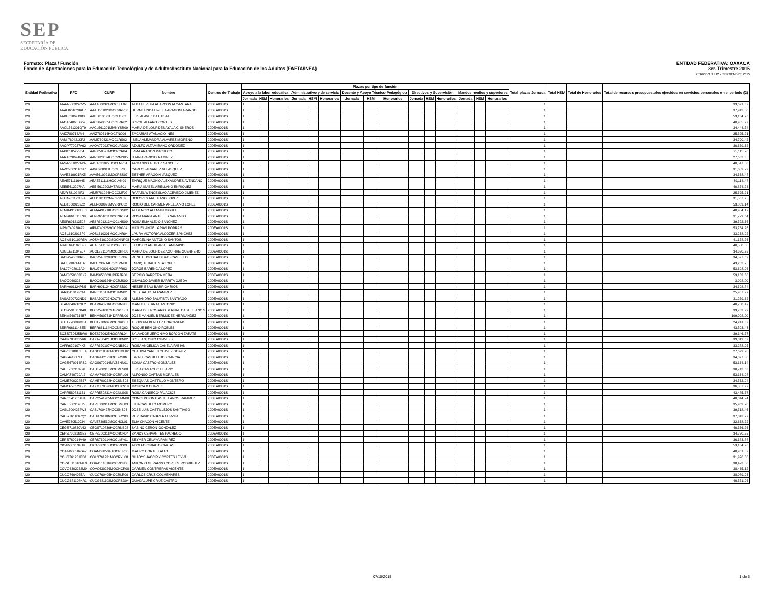SEP
SECRETARÍA DE
EDUCACIÓN PÚBLICA
ENTIDAD FEDERATIVA: OAXACA
3er. Trimestre 2015
PERIODO JULIO - SEPTIEMBRE 2015
Formato: Plaza / Función
Fondo de Aportaciones para la Educación Tecnológica y de Adultos/Instituto Nacional para la Educación de los Adultos (FAETA/INEA)
| Entidad Federativa | RFC | CURP | Nombre | Centros de Trabajo | Plazas por tipo de función | | | | | | | | | | | | | | | Total plazas Jornada | Total HSM | Total de Honorarios | Total de recursos presupuestales ejercidos en servicios personales en el periodo (2) |
| --- | --- | --- | --- | --- | --- | --- | --- | --- | --- | --- | --- | --- | --- | --- | --- | --- | --- | --- | --- | --- | --- | --- | --- |
| | | | | | Apoyo a la labor educativa | | | Administrativo y de servicio | | | Docente y Apoyo Técnico Pedagógico | | | Directivos y Supervisión | | | Mandos medios y superiores | | | | | | |
| | | | | | Jornada | HSM | Honorarios | Jornada | HSM | Honorarios | Jornada | HSM | Honorarios | Jornada | HSM | Honorarios | Jornada | HSM | Honorarios | | | | |
| I20 | AAAA580324CZ5 | AAAA580324MOCLLL02 | ALBA BERTHA ALARCON ALCANTARA | 20DEA0001S | 1 | | | | | | | | | | | | | | | 1 | | | 33,621.62 |
| I20 | AAAH661028RL7 | AAAH661028MOCRRR00 | HERMELINDA EMELIA ARAGON ARANGO | 20DEA0001S | 1 | | | | | | | | | | | | | | | 1 | | | 37,942.88 |
| I20 | AABL610621388 | AABL610621HOCLTS02 | LUIS ALAVEZ BAUTISTA | 20DEA0001S | 1 | | | | | | | | | | | | | | | 1 | | | 53,134.26 |
| I20 | AACJ640605G59 | AACJ640605HOCLRR02 | JORGE ALFARO CORTES | 20DEA0001S | 1 | | | | | | | | | | | | | | | 1 | | | 40,955.22 |
| I20 | AACL561201QT9 | AACL561201MMNYSR09 | MARIA DE LOURDES AYALA CISNEROS | 20DEA0001S | 1 | | | | | | | | | | | | | | | 1 | | | 34,444.74 |
| I20 | AAIZ780714AV4 | AAIZ780714HOCTNC06 | ZACARIAS ATANACIO INES | 20DEA0001S | 1 | | | | | | | | | | | | | | | 1 | | | 25,525.21 |
| I20 | AAMI760421KP2 | AAMI760421MOCLRS02 | ISELA ALEJANDRA ALVAREZ MORENO | 20DEA0001S | 1 | | | | | | | | | | | | | | | 1 | | | 34,700.42 |
| I20 | AAOA770927A62 | AAOA770927HOCLRD00 | ADULFO ALTAMIRANO ORDOÑEZ | 20DEA0001S | 1 | | | | | | | | | | | | | | | 1 | | | 30,679.62 |
| I20 | AAPI850527V84 | AAPI850527MOCRCR04 | IRMA ARAGON PACHECO | 20DEA0001S | 1 | | | | | | | | | | | | | | | 1 | | | 25,115.78 |
| I20 | AARJ620624MZ5 | AARJ620624HOCPMN05 | JUAN APARICIO RAMIREZ | 20DEA0001S | 1 | | | | | | | | | | | | | | | 1 | | | 27,632.35 |
| I20 | AASA631027A2A | AASA631027HOCLNR04 | ARMANDO ALAVEZ SANCHEZ | 20DEA0001S | 1 | | | | | | | | | | | | | | | 1 | | | 40,547.88 |
| I20 | AAVC760911CU7 | AAVC760911HOCLLR08 | CARLOS ALVAREZ VELASQUEZ | 20DEA0001S | 1 | | | | | | | | | | | | | | | 1 | | | 31,659.72 |
| I20 | AAVE610921RK5 | AAVE610921MOCRSS07 | ESTHER ARAGON VASQUEZ | 20DEA0001S | 1 | | | | | | | | | | | | | | | 1 | | | 34,338.48 |
| I20 | AEAE711116A45 | AEAE711116HOCLVN09 | ENRIQUE MAGNO ALEXANDRES AVENDAÑO | 20DEA0001S | 1 | | | | | | | | | | | | | | | 1 | | | 39,114.48 |
| I20 | AEEI5612207KA | AEEI561220MVZRNS01 | MARIA ISABEL ARELLANO ENRIQUEZ | 20DEA0001S | 1 | | | | | | | | | | | | | | | 1 | | | 40,854.23 |
| I20 | AEJR781024IF3 | AEJR781024HOCCMF02 | RAFAEL WENCESLAO ACEVEDO JIMENEZ | 20DEA0001S | 1 | | | | | | | | | | | | | | | 1 | | | 25,525.21 |
| I20 | AELD701122UF4 | AELD701122MVZRPL09 | DOLORES ARELLANO LOPEZ | 20DEA0001S | 1 | | | | | | | | | | | | | | | 1 | | | 31,567.25 |
| I20 | AELR6609232Z2 | AELR660923MVZRPC02 | ROCIO DEL CARMEN ARELLANO LOPEZ | 20DEA0001S | 1 | | | | | | | | | | | | | | | 1 | | | 53,809.14 |
| I20 | AEMA491218HE3 | AEMA491218HOCLGS02 | AUSENCIO ALEMAN MIGUEL | 20DEA0001S | 1 | | | | | | | | | | | | | | | 1 | | | 40,954.17 |
| I20 | AENR661011LN9 | AENR661011MOCNRS04 | ROSA MARIA ANGELES NARANJO | 20DEA0001S | 1 | | | | | | | | | | | | | | | 1 | | | 31,779.64 |
| I20 | AESR691213598 | AESR691213MOCLNS09 | ROSA ELIA ALEJO SANCHEZ | 20DEA0001S | 1 | | | | | | | | | | | | | | | 1 | | | 39,522.66 |
| I20 | AIPM740928479 | AIPM740928HOCRRG04 | MIGUEL ANGEL ARIAS PORRAS | 20DEA0001S | 1 | | | | | | | | | | | | | | | 1 | | | 53,734.26 |
| I20 | AOSL6102013P2 | AOSL610201MOCLNR04 | LAURA VICTORIA ALCOZER SANCHEZ | 20DEA0001S | 1 | | | | | | | | | | | | | | | 1 | | | 33,238.02 |
| I20 | AOSM610109R5A | AOSM610109MOCNNR08 | MARCELINA ANTONIO SANTOS | 20DEA0001S | 1 | | | | | | | | | | | | | | | 1 | | | 41,158.26 |
| I20 | AUAE641102KF8 | AUAE641102HOCGLD00 | EUDOXIO AGUILAR ALTAMIRANO | 20DEA0001S | 1 | | | | | | | | | | | | | | | 1 | | | 40,550.00 |
| I20 | AUGL551104EJ7 | AUGL551104MOCGRR09 | MARIA DE LOURDES AGUIRRE GUERRERO | 20DEA0001S | 1 | | | | | | | | | | | | | | | 1 | | | 34,970.65 |
| I20 | BACR540320RB5 | BACR540320HOCLSN02 | RENE HUGO BALDERAS CASTILLO | 20DEA0001S | 1 | | | | | | | | | | | | | | | 1 | | | 34,527.69 |
| I20 | BALE730714AD7 | BALE730714HOCTPN00 | ENRIQUE BAUTISTA LOPEZ | 20DEA0001S | 1 | | | | | | | | | | | | | | | 1 | | | 43,282.75 |
| I20 | BALJ7408013A9 | BALJ740801HOCRPR03 | JORGE BARENCA LÓPEZ | 20DEA0001S | 1 | | | | | | | | | | | | | | | 1 | | | 53,608.96 |
| I20 | BAMS650603BX7 | BAMS650603HDFRJR06 | SERGIO BARRERA MEJIA | 20DEA0001S | 1 | | | | | | | | | | | | | | | 1 | | | 53,133.60 |
| I20 | BAOO960326 | BAOO960326HOCRJS00 | OSVALDO JAVIER BARRITA OJEDA | 20DEA0001S | 1 | | | | | | | | | | | | | | | 1 | | | 3,998.00 |
| I20 | BARH901124PN5 | BARH901124HOCRSB02 | HEBER ESAU BARRIGA RIOS | 20DEA0001S | 1 | | | | | | | | | | | | | | | 1 | | | 34,308.84 |
| I20 | BARI611017RGA | BARI611017MOCTMN02 | INES BAUTISTA RAMIREZ | 20DEA0001S | 1 | | | | | | | | | | | | | | | 1 | | | 25,907.27 |
| I20 | BASA500722ND9 | BASA500722HOCTNL05 | ALEJANDRO BAUTISTA SANTIAGO | 20DEA0001S | 1 | | | | | | | | | | | | | | | 1 | | | 31,279.62 |
| I20 | BEAM6402169E2 | BEAM640216HOCRNN08 | MANUEL BERNAL ANTONIO | 20DEA0001S | 1 | | | | | | | | | | | | | | | 1 | | | 40,788.47 |
| I20 | BECR591007B48 | BECR591007MGRRSS01 | MARIA DEL ROSARIO BERNAL CASTELLANOS | 20DEA0001S | 1 | | | | | | | | | | | | | | | 1 | | | 33,733.99 |
| I20 | BEHM5607314B7 | BEHM560731HDFRRN00 | JOSE MANUEL BERMUDEZ HERNANDEZ | 20DEA0001S | 1 | | | | | | | | | | | | | | | 1 | | | 199,008.90 |
| I20 | BEHT770609MB1 | BEHT770609MOCNRD07 | TEODORA BENITEZ HORCASITAS | 20DEA0001S | 1 | | | | | | | | | | | | | | | 1 | | | 24,241.32 |
| I20 | BERR661114SE5 | BERR661114HOCNBQ02 | ROQUE BENIGNO ROBLES | 20DEA0001S | 1 | | | | | | | | | | | | | | | 1 | | | 43,503.43 |
| I20 | BOZS750625BW0 | BOZS750625HOCRRL04 | SALVADOR JERONIMO BORJON ZARATE | 20DEA0001S | 1 | | | | | | | | | | | | | | | 1 | | | 39,146.57 |
| I20 | CAAN7804215R6 | CAXA780421HOCHXN02 | JOSE ANTONIO CHAVEZ X | 20DEA0001S | 1 | | | | | | | | | | | | | | | 1 | | | 39,319.62 |
| I20 | CAFR6201074X8 | CAFR620107MOCNBS01 | ROSA ANGELICA CANELA FABIAN | 20DEA0001S | 1 | | | | | | | | | | | | | | | 1 | | | 33,288.95 |
| I20 | CAGC810816EE4 | CAGC810816MOCHML02 | CLAUDIA YARELI CHAVEZ GOMEZ | 20DEA0001S | 1 | | | | | | | | | | | | | | | 1 | | | 27,699.20 |
| I20 | CAGI441217LT5 | CAGI441217HOCSRS06 | ISRAEL CASTILLEJOS GARCIA | 20DEA0001S | 1 | | | | | | | | | | | | | | | 1 | | | 34,327.80 |
| I20 | CAGS670914RS2 | CAGS670914MVZSNN01 | SONIA CASTRO GONZALEZ | 20DEA0001S | 1 | | | | | | | | | | | | | | | 1 | | | 53,134.14 |
| I20 | CAHL760910926 | CAHL760910MOCMLS08 | LUISA CAMACHO HILARIO | 20DEA0001S | 1 | | | | | | | | | | | | | | | 1 | | | 30,742.63 |
| I20 | CAMA740729AI2 | CAMA740729HOCRRL06 | ALFONSO CARTAS MORALES | 20DEA0001S | 1 | | | | | | | | | | | | | | | 1 | | | 53,134.08 |
| I20 | CAME700228B57 | CAME700228HOCSNS03 | ESEQUIAS CASTILLO MONTERO | 20DEA0001S | 1 | | | | | | | | | | | | | | | 1 | | | 34,532.94 |
| I20 | CAMO770528556 | CAXM770528MOCHXN19 | MONICA X CHAVEZ | 20DEA0001S | 1 | | | | | | | | | | | | | | | 1 | | | 36,887.97 |
| I20 | CAPR580831161 | CAPR580831MOCNLS08 | ROSA CANSECO PALACIOS | 20DEA0001S | 1 | | | | | | | | | | | | | | | 1 | | | 43,485.77 |
| I20 | CARC5412056J4 | CARC541205MOCSMN00 | CONCEPCION CASTELLANOS RAMIREZ | 20DEA0001S | 1 | | | | | | | | | | | | | | | 1 | | | 40,344.74 |
| I20 | CARL580914JT5 | CARL580914MOCSML03 | LILIA CASTILLO ROMERO | 20DEA0001S | 1 | | | | | | | | | | | | | | | 1 | | | 35,969.70 |
| I20 | CASL7004278W3 | CASL700427HOCSNS03 | JOSE LUIS CASTILLEJOS SANTIAGO | 20DEA0001S | 1 | | | | | | | | | | | | | | | 1 | | | 39,518.46 |
| I20 | CAUR7611067Q2 | CAUR761106HOCBRY00 | REY DAVID CABRERA URZUA | 20DEA0001S | 1 | | | | | | | | | | | | | | | 1 | | | 37,043.77 |
| I20 | CAVE730510J34 | CAVE730510MOCHCL01 | ELIA CHACON VICENTE | 20DEA0001S | 1 | | | | | | | | | | | | | | | 1 | | | 32,638.22 |
| I20 | CEGS710830V62 | CEGS710830HOCRNB08 | SABINO CERON GONZALEZ | 20DEA0001S | 1 | | | | | | | | | | | | | | | 1 | | | 40,336.26 |
| I20 | CEPS790216GE3 | CEPS790216MOCRCN04 | SANDY CERVANTES PACHECO | 20DEA0001S | 1 | | | | | | | | | | | | | | | 1 | | | 34,770.75 |
| I20 | CERS760914V49 | CERS760914HOCLMY01 | SEYMER CELAYA RAMIREZ | 20DEA0001S | 1 | | | | | | | | | | | | | | | 1 | | | 36,683.88 |
| I20 | CICA6309134U9 | CICA630913HOCRRD03 | ADOLFO CIRIACO CARTAS | 20DEA0001S | 1 | | | | | | | | | | | | | | | 1 | | | 53,134.26 |
| I20 | COAM630504S47 | COAM630504HOCRLR00 | MAURO CORTES ALTO | 20DEA0001S | 1 | | | | | | | | | | | | | | | 1 | | | 40,961.52 |
| I20 | COLG761231BD1 | COLG761231MOCRYL08 | GLADYS JACCIRY CORTES LEYVA | 20DEA0001S | 1 | | | | | | | | | | | | | | | 1 | | | 31,976.00 |
| I20 | CORA511016ME9 | CORA511016HOCRDN08 | ANTONIO GERARDO CORTES RODRIGUEZ | 20DEA0001S | 1 | | | | | | | | | | | | | | | 1 | | | 38,473.88 |
| I20 | COVC6302262M9 | COVC630226MOCNCR08 | CARMEN CONTRERAS VICENTE | 20DEA0001S | 1 | | | | | | | | | | | | | | | 1 | | | 38,465.12 |
| I20 | CUCC760405EA | CUCC760405HOCRLR09 | CARLOS CRUZ COLMENARES | 20DEA0001S | 1 | | | | | | | | | | | | | | | 1 | | | 38,089.03 |
| I20 | CUCG681108KR1 | CUCG681108MOCRSD04 | GUADALUPE CRUZ CASTRO | 20DEA0001S | 1 | | | | | | | | | | | | | | | 1 | | | 40,551.06 |
07/10/2015 1 de 6